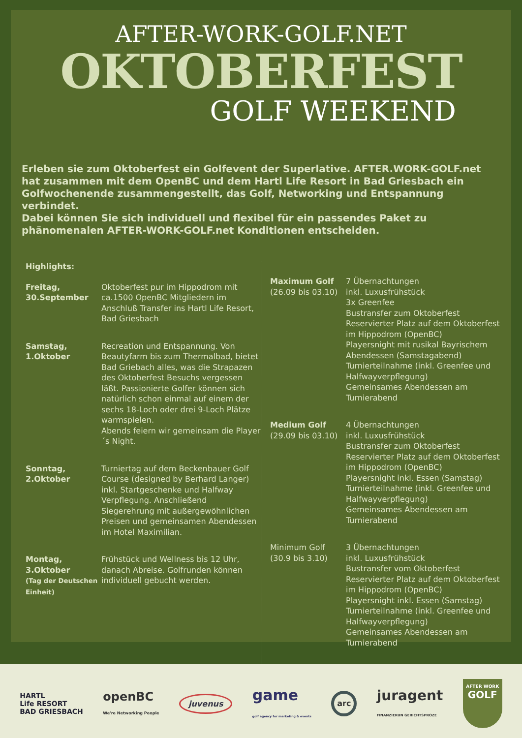AFTER-WORK-GOLF.NET
OKTOBERFEST
GOLF WEEKEND
Erleben sie zum Oktoberfest ein Golfevent der Superlative. AFTER.WORK-GOLF.net hat zusammen mit dem OpenBC und dem Hartl Life Resort in Bad Griesbach ein Golfwochenende zusammengestellt, das Golf, Networking und Entspannung verbindet.
Dabei können Sie sich individuell und flexibel für ein passendes Paket zu phänomenalen AFTER-WORK-GOLF.net Konditionen entscheiden.
Highlights:
Freitag,
30.September
Oktoberfest pur im Hippodrom mit ca.1500 OpenBC Mitgliedern im Anschluß Transfer ins Hartl Life Resort, Bad Griesbach
Samstag,
1.Oktober
Recreation und Entspannung. Von Beautyfarm bis zum Thermalbad, bietet Bad Griebach alles, was die Strapazen des Oktoberfest Besuchs vergessen läßt. Passionierte Golfer können sich natürlich schon einmal auf einem der sechs 18-Loch oder drei 9-Loch Plätze warmspielen.
Abends feiern wir gemeinsam die Player´s Night.
Sonntag,
2.Oktober
Turniertag auf dem Beckenbauer Golf Course (designed by Berhard Langer) inkl. Startgeschenke und Halfway Verpflegung. Anschließend Siegerehrung mit außergewöhnlichen Preisen und gemeinsamen Abendessen im Hotel Maximilian.
Montag,
3.Oktober
(Tag der Deutschen Einheit)
Frühstück und Wellness bis 12 Uhr, danach Abreise. Golfrunden können individuell gebucht werden.
Maximum Golf
(26.09 bis 03.10)
7 Übernachtungen
inkl. Luxusfrühstück
3x Greenfee
Bustransfer zum Oktoberfest
Reservierter Platz auf dem Oktoberfest im Hippodrom (OpenBC)
Playersnight mit rusikal Bayrischem Abendessen (Samstagabend)
Turnierteilnahme (inkl. Greenfee und Halfwayverpflegung)
Gemeinsames Abendessen am Turnierabend
Medium Golf
(29.09 bis 03.10)
4 Übernachtungen
inkl. Luxusfrühstück
Bustransfer zum Oktoberfest
Reservierter Platz auf dem Oktoberfest im Hippodrom (OpenBC)
Playersnight inkl. Essen (Samstag)
Turnierteilnahme (inkl. Greenfee und Halfwayverpflegung)
Gemeinsames Abendessen am Turnierabend
Minimum Golf
(30.9 bis 3.10)
3 Übernachtungen
inkl. Luxusfrühstück
Bustransfer vom Oktoberfest
Reservierter Platz auf dem Oktoberfest im Hippodrom (OpenBC)
Playersnight inkl. Essen (Samstag)
Turnierteilnahme (inkl. Greenfee und Halfwayverpflegung)
Gemeinsames Abendessen am Turnierabend
HARTL
Life RESORT
BAD GRIESBACH
openBC
We're Networking People
juvenus
game
golf agency for marketing & events
arc
juragent
FINANZIERUN GERICHTSPROZE
AFTER WORK
GOLF